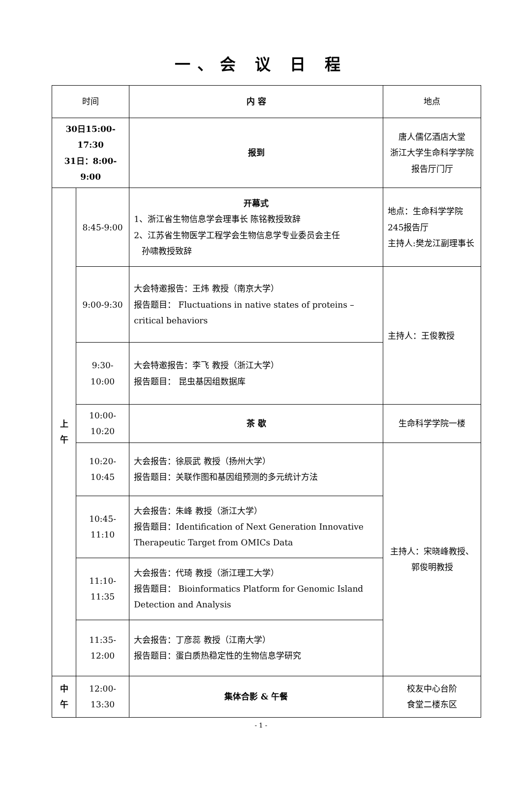一、会 议 日 程
| 时间 | | 内 容 | 地点 |
| 30日15:00-17:30 31日：8:00-9:00 | | 报到 | 唐人儒亿酒店大堂 浙江大学生命科学学院报告厅门厅 |
| 上 午 | 8:45-9:00 | 开幕式 1、浙江省生物信息学会理事长 陈铭教授致辞 2、江苏省生物医学工程学会生物信息学专业委员会主任 孙啸教授致辞 | 地点：生命科学学院245报告厅 主持人:樊龙江副理事长 |
| | 9:00-9:30 | 大会特邀报告：王炜 教授（南京大学） 报告题目： Fluctuations in native states of proteins – critical behaviors | 主持人：王俊教授 |
| | 9:30-10:00 | 大会特邀报告：李飞 教授（浙江大学） 报告题目： 昆虫基因组数据库 | |
| | 10:00-10:20 | 茶 歇 | 生命科学学院一楼 |
| | 10:20-10:45 | 大会报告：徐辰武 教授（扬州大学） 报告题目：关联作图和基因组预测的多元统计方法 | 主持人：宋晓峰教授、郭俊明教授 |
| | 10:45-11:10 | 大会报告：朱峰 教授（浙江大学） 报告题目：Identification of Next Generation Innovative Therapeutic Target from OMICs Data | |
| | 11:10-11:35 | 大会报告：代琦 教授（浙江理工大学） 报告题目： Bioinformatics Platform for Genomic Island Detection and Analysis | |
| | 11:35-12:00 | 大会报告：丁彦蕊 教授（江南大学） 报告题目：蛋白质热稳定性的生物信息学研究 | |
| 中 午 | 12:00-13:30 | 集体合影 & 午餐 | 校友中心台阶 食堂二楼东区 |
- 1 -